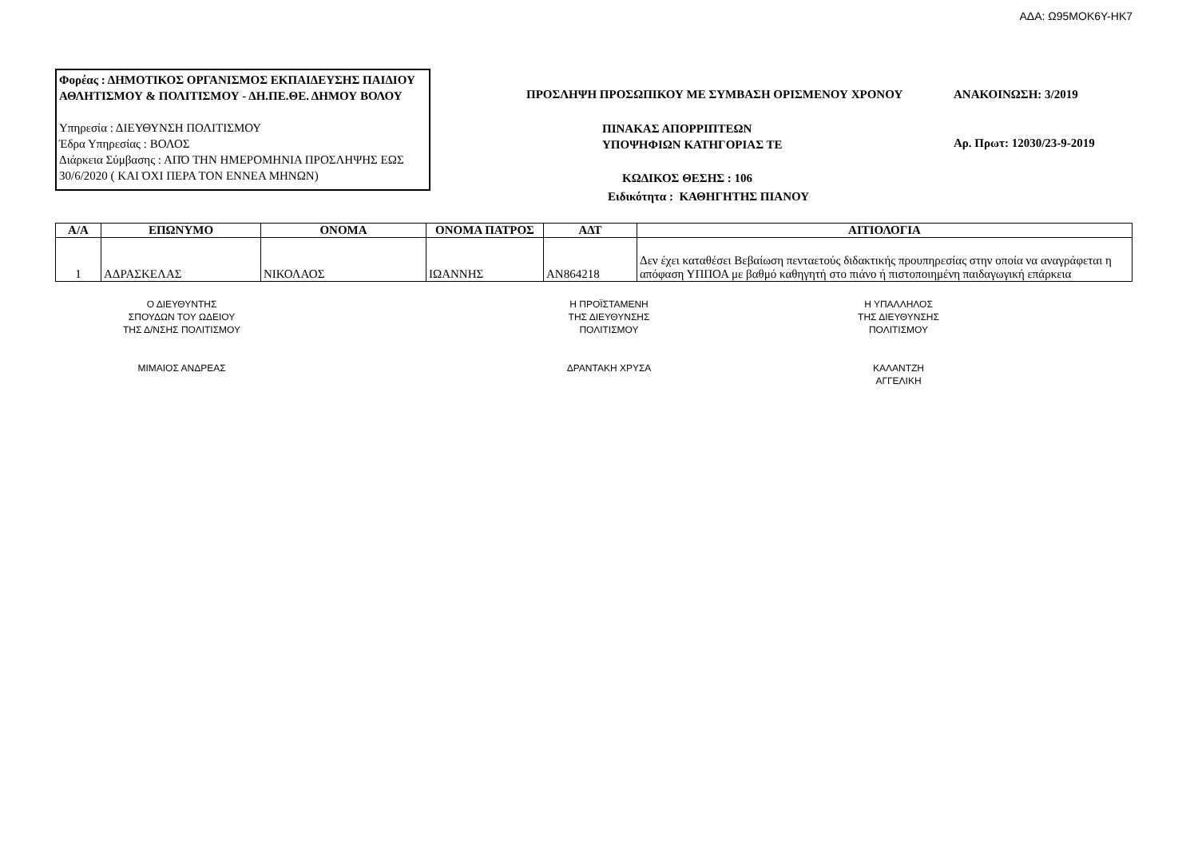ΑΔΑ: Ω95ΜΟΚ6Υ-ΗΚ7
Φορέας : ΔΗΜΟΤΙΚΟΣ ΟΡΓΑΝΙΣΜΟΣ ΕΚΠΑΙΔΕΥΣΗΣ ΠΑΙΔΙΟΥ ΑΘΛΗΤΙΣΜΟΥ & ΠΟΛΙΤΙΣΜΟΥ - ΔΗ.ΠΕ.ΘΕ. ΔΗΜΟΥ ΒΟΛΟΥ
Υπηρεσία : ΔΙΕΥΘΥΝΣΗ ΠΟΛΙΤΙΣΜΟΥ
Έδρα Υπηρεσίας : ΒΟΛΟΣ
Διάρκεια Σύμβασης : ΑΠΌ ΤΗΝ ΗΜΕΡΟΜΗΝΙΑ ΠΡΟΣΛΗΨΗΣ ΕΩΣ 30/6/2020 ( ΚΑΙ ΌΧΙ ΠΕΡΑ ΤΟΝ ΕΝΝΕΑ ΜΗΝΩΝ)
ΠΡΟΣΛΗΨΗ ΠΡΟΣΩΠΙΚΟΥ ΜΕ ΣΥΜΒΑΣΗ ΟΡΙΣΜΕΝΟΥ ΧΡΟΝΟΥ ΑΝΑΚΟΙΝΩΣΗ: 3/2019
ΠΙΝΑΚΑΣ ΑΠΟΡΡΙΠΤΕΩΝ
ΥΠΟΨΗΦΙΩΝ ΚΑΤΗΓΟΡΙΑΣ ΤΕ Αρ. Πρωτ: 12030/23-9-2019
ΚΩΔΙΚΟΣ ΘΕΣΗΣ : 106
Ειδικότητα : ΚΑΘΗΓΗΤΗΣ ΠΙΑΝΟΥ
| Α/Α | ΕΠΩΝΥΜΟ | ΟΝΟΜΑ | ΟΝΟΜΑ ΠΑΤΡΟΣ | ΑΔΤ | ΑΙΤΙΟΛΟΓΙΑ |
| --- | --- | --- | --- | --- | --- |
| 1 | ΑΔΡΑΣΚΕΛΑΣ | ΝΙΚΟΛΑΟΣ | ΙΩΑΝΝΗΣ | ΑΝ864218 | Δεν έχει καταθέσει Βεβαίωση πενταετούς διδακτικής προυπηρεσίας στην οποία να αναγράφεται η απόφαση ΥΠΠΟΑ με βαθμό καθηγητή στο πιάνο ή πιστοποιημένη παιδαγωγική επάρκεια |
Ο ΔΙΕΥΘΥΝΤΗΣ
ΣΠΟΥΔΩΝ ΤΟΥ ΩΔΕΙΟΥ
ΤΗΣ Δ/ΝΣΗΣ ΠΟΛΙΤΙΣΜΟΥ
ΜΙΜΑΙΟΣ ΑΝΔΡΕΑΣ
Η ΠΡΟΪΣΤΑΜΕΝΗ
ΤΗΣ ΔΙΕΥΘΥΝΣΗΣ
ΠΟΛΙΤΙΣΜΟΥ
ΔΡΑΝΤΑΚΗ ΧΡΥΣΑ
Η ΥΠΑΛΛΗΛΟΣ
ΤΗΣ ΔΙΕΥΘΥΝΣΗΣ
ΠΟΛΙΤΙΣΜΟΥ
ΚΑΛΑΝΤΖΗ ΑΓΓΕΛΙΚΗ